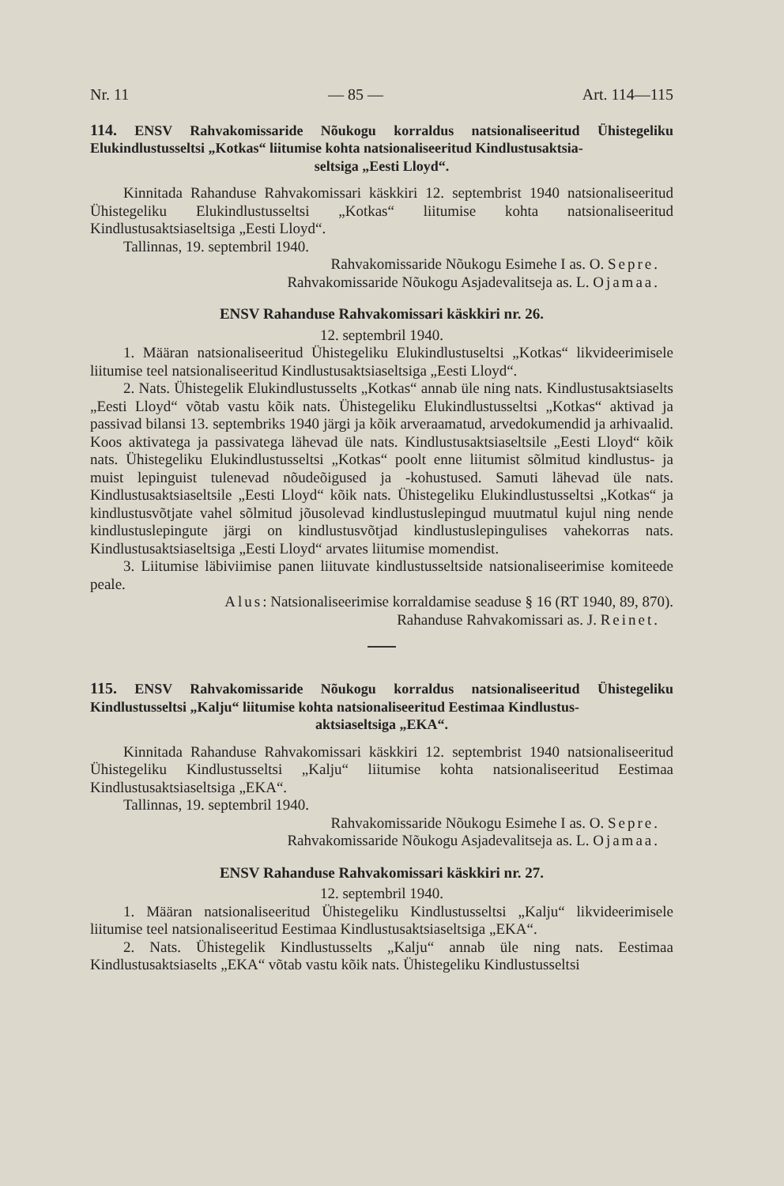Nr. 11 — 85 — Art. 114—115
114. ENSV Rahvakomissaride Nõukogu korraldus natsionaliseeritud Ühistegeliku Elukindlustusseltsi „Kotkas“ liitumise kohta natsionaliseeritud Kindlustusaktsia-
seltsiga „Eesti Lloyd“.
Kinnitada Rahanduse Rahvakomissari käskkiri 12. septembrist 1940 natsionaliseeritud Ühistegeliku Elukindlustusseltsi „Kotkas“ liitumise kohta natsionaliseeritud Kindlustusaktsiaseltsiga „Eesti Lloyd“.
Tallinnas, 19. septembril 1940.
Rahvakomissaride Nõukogu Esimehe I as. O. Sepre.
Rahvakomissaride Nõukogu Asjadevalitseja as. L. Ojamaa.
ENSV Rahanduse Rahvakomissari käskkiri nr. 26.
12. septembril 1940.
1. Määran natsionaliseeritud Ühistegeliku Elukindlustuseltsi „Kotkas“ likvideerimisele liitumise teel natsionaliseeritud Kindlustusaktsiaseltsiga „Eesti Lloyd“.
2. Nats. Ühistegelik Elukindlustusselts „Kotkas“ annab üle ning nats. Kindlustusaktsiaselts „Eesti Lloyd“ võtab vastu kõik nats. Ühistegeliku Elukindlustusseltsi „Kotkas“ aktivad ja passivad bilansi 13. septembriks 1940 järgi ja kõik arveraamatud, arvedokumendid ja arhivaalid. Koos aktivatega ja passivatega lähevad üle nats. Kindlustusaktsiaseltsile „Eesti Lloyd“ kõik nats. Ühistegeliku Elukindlustusseltsi „Kotkas“ poolt enne liitumist sõlmitud kindlustus- ja muist lepinguist tulenevad nõudeõigused ja -kohustused. Samuti lähevad üle nats. Kindlustusaktsiaseltsile „Eesti Lloyd“ kõik nats. Ühistegeliku Elukindlustusseltsi „Kotkas“ ja kindlustusvõtjate vahel sõlmitud jõusolevad kindlustuslepingud muutmatul kujul ning nende kindlustuslepingute järgi on kindlustusvõtjad kindlustuslepingulises vahekorras nats. Kindlustusaktsiaseltsiga „Eesti Lloyd“ arvates liitumise momendist.
3. Liitumise läbiviimise panen liituvate kindlustusseltside natsionaliseerimise komiteede peale.
Alus: Natsionaliseerimise korraldamise seaduse § 16 (RT 1940, 89, 870).
Rahanduse Rahvakomissari as. J. Reinet.
115. ENSV Rahvakomissaride Nõukogu korraldus natsionaliseeritud Ühistegeliku Kindlustusseltsi „Kalju“ liitumise kohta natsionaliseeritud Eestimaa Kindlustus-
aktsiaseltsiga „EKA“.
Kinnitada Rahanduse Rahvakomissari käskkiri 12. septembrist 1940 natsionaliseeritud Ühistegeliku Kindlustusseltsi „Kalju“ liitumise kohta natsionaliseeritud Eestimaa Kindlustusaktsiaseltsiga „EKA“.
Tallinnas, 19. septembril 1940.
Rahvakomissaride Nõukogu Esimehe I as. O. Sepre.
Rahvakomissaride Nõukogu Asjadevalitseja as. L. Ojamaa.
ENSV Rahanduse Rahvakomissari käskkiri nr. 27.
12. septembril 1940.
1. Määran natsionaliseeritud Ühistegeliku Kindlustusseltsi „Kalju“ likvideerimisele liitumise teel natsionaliseeritud Eestimaa Kindlustusaktsiaseltsiga „EKA“.
2. Nats. Ühistegelik Kindlustusselts „Kalju“ annab üle ning nats. Eestimaa Kindlustusaktsiaselts „EKA“ võtab vastu kõik nats. Ühistegeliku Kindlustusseltsi